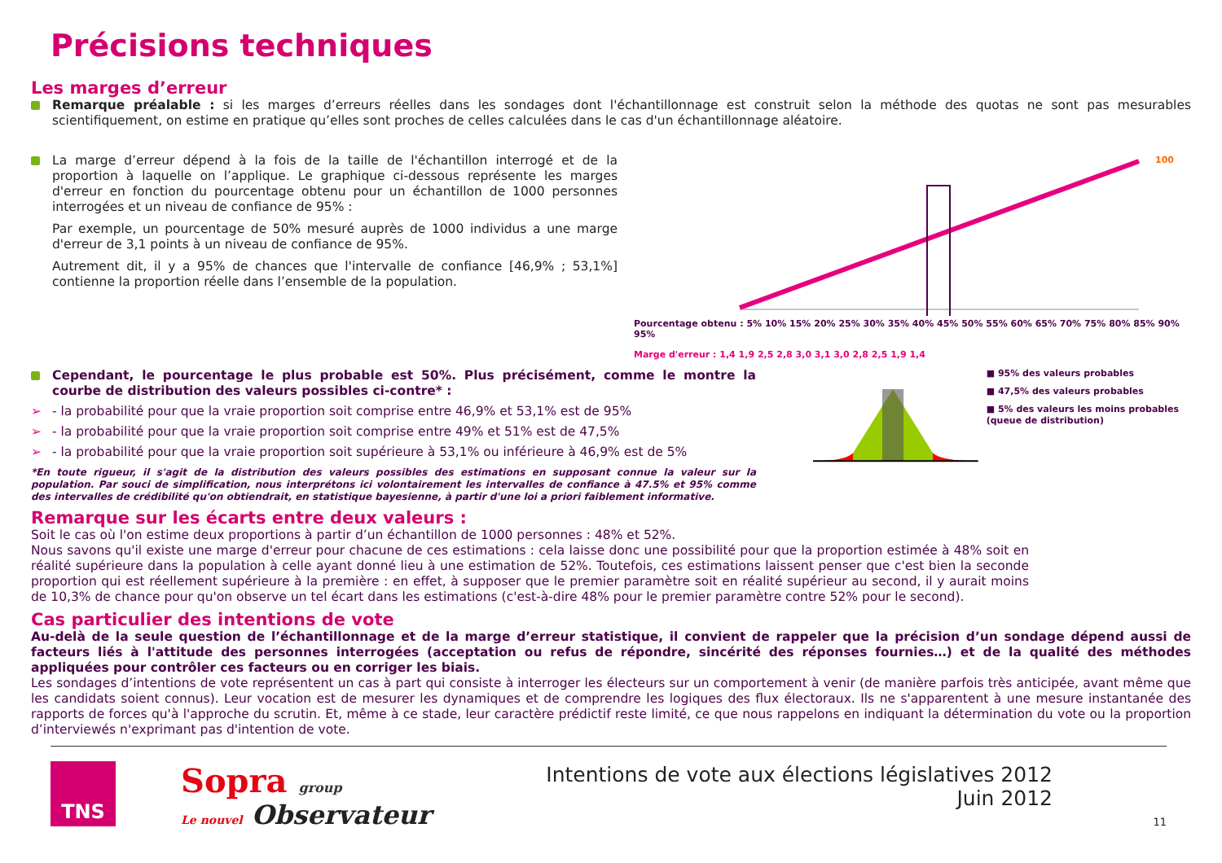Précisions techniques
Les marges d’erreur
Remarque préalable : si les marges d’erreurs réelles dans les sondages dont l'échantillonnage est construit selon la méthode des quotas ne sont pas mesurables scientifiquement, on estime en pratique qu’elles sont proches de celles calculées dans le cas d'un échantillonnage aléatoire.
La marge d’erreur dépend à la fois de la taille de l'échantillon interrogé et de la proportion à laquelle on l’applique. Le graphique ci-dessous représente les marges d'erreur en fonction du pourcentage obtenu pour un échantillon de 1000 personnes interrogées et un niveau de confiance de 95% :
Par exemple, un pourcentage de 50% mesuré auprès de 1000 individus a une marge d'erreur de 3,1 points à un niveau de confiance de 95%.
Autrement dit, il y a 95% de chances que l'intervalle de confiance [46,9% ; 53,1%] contienne la proportion réelle dans l’ensemble de la population.
100
Pourcentage obtenu : 5% 10% 15% 20% 25% 30% 35% 40% 45% 50% 55% 60% 65% 70% 75% 80% 85% 90% 95%
Marge d'erreur : 1,4 1,9 2,5 2,8 3,0 3,1 3,0 2,8 2,5 1,9 1,4
Cependant, le pourcentage le plus probable est 50%. Plus précisément, comme le montre la courbe de distribution des valeurs possibles ci-contre* :
➢ - la probabilité pour que la vraie proportion soit comprise entre 46,9% et 53,1% est de 95%
➢ - la probabilité pour que la vraie proportion soit comprise entre 49% et 51% est de 47,5%
➢ - la probabilité pour que la vraie proportion soit supérieure à 53,1% ou inférieure à 46,9% est de 5%
*En toute rigueur, il s'agit de la distribution des valeurs possibles des estimations en supposant connue la valeur sur la population. Par souci de simplification, nous interprétons ici volontairement les intervalles de confiance à 47.5% et 95% comme des intervalles de crédibilité qu'on obtiendrait, en statistique bayesienne, à partir d'une loi a priori faiblement informative.
■ 95% des valeurs probables
■ 47,5% des valeurs probables
■ 5% des valeurs les moins probables (queue de distribution)
Remarque sur les écarts entre deux valeurs :
Soit le cas où l'on estime deux proportions à partir d’un échantillon de 1000 personnes : 48% et 52%.
Nous savons qu'il existe une marge d'erreur pour chacune de ces estimations : cela laisse donc une possibilité pour que la proportion estimée à 48% soit en réalité supérieure dans la population à celle ayant donné lieu à une estimation de 52%. Toutefois, ces estimations laissent penser que c'est bien la seconde proportion qui est réellement supérieure à la première : en effet, à supposer que le premier paramètre soit en réalité supérieur au second, il y aurait moins de 10,3% de chance pour qu'on observe un tel écart dans les estimations (c'est-à-dire 48% pour le premier paramètre contre 52% pour le second).
Cas particulier des intentions de vote
Au-delà de la seule question de l’échantillonnage et de la marge d’erreur statistique, il convient de rappeler que la précision d’un sondage dépend aussi de facteurs liés à l'attitude des personnes interrogées (acceptation ou refus de répondre, sincérité des réponses fournies…) et de la qualité des méthodes appliquées pour contrôler ces facteurs ou en corriger les biais.
Les sondages d’intentions de vote représentent un cas à part qui consiste à interroger les électeurs sur un comportement à venir (de manière parfois très anticipée, avant même que les candidats soient connus). Leur vocation est de mesurer les dynamiques et de comprendre les logiques des flux électoraux. Ils ne s'apparentent à une mesure instantanée des rapports de forces qu'à l'approche du scrutin. Et, même à ce stade, leur caractère prédictif reste limité, ce que nous rappelons en indiquant la détermination du vote ou la proportion d’interviewés n'exprimant pas d'intention de vote.
TNS
Sopra group
Le nouvel Observateur
Intentions de vote aux élections législatives 2012
Juin 2012
11